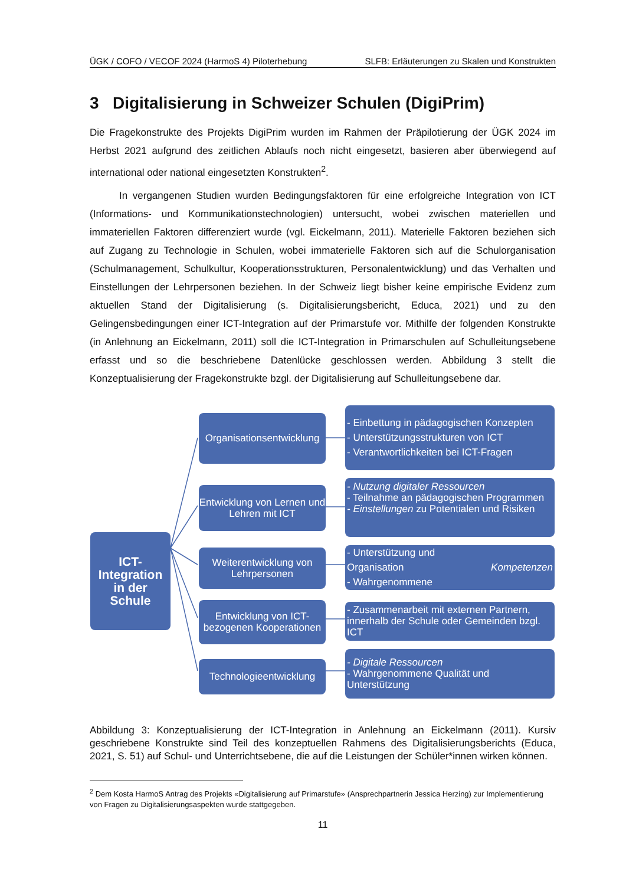ÜGK / COFO / VECOF 2024 (HarmoS 4) Piloterhebung SLFB: Erläuterungen zu Skalen und Konstrukten
3 Digitalisierung in Schweizer Schulen (DigiPrim)
Die Fragekonstrukte des Projekts DigiPrim wurden im Rahmen der Präpilotierung der ÜGK 2024 im Herbst 2021 aufgrund des zeitlichen Ablaufs noch nicht eingesetzt, basieren aber überwiegend auf international oder national eingesetzten Konstrukten<sup>2</sup>.
In vergangenen Studien wurden Bedingungsfaktoren für eine erfolgreiche Integration von ICT (Informations- und Kommunikationstechnologien) untersucht, wobei zwischen materiellen und immateriellen Faktoren differenziert wurde (vgl. Eickelmann, 2011). Materielle Faktoren beziehen sich auf Zugang zu Technologie in Schulen, wobei immaterielle Faktoren sich auf die Schulorganisation (Schulmanagement, Schulkultur, Kooperationsstrukturen, Personalentwicklung) und das Verhalten und Einstellungen der Lehrpersonen beziehen. In der Schweiz liegt bisher keine empirische Evidenz zum aktuellen Stand der Digitalisierung (s. Digitalisierungsbericht, Educa, 2021) und zu den Gelingensbedingungen einer ICT-Integration auf der Primarstufe vor. Mithilfe der folgenden Konstrukte (in Anlehnung an Eickelmann, 2011) soll die ICT-Integration in Primarschulen auf Schulleitungsebene erfasst und so die beschriebene Datenlücke geschlossen werden. Abbildung 3 stellt die Konzeptualisierung der Fragekonstrukte bzgl. der Digitalisierung auf Schulleitungsebene dar.
ICT-
Integration
in der
Schule
Organisationsentwicklung
Entwicklung von Lernen und Lehren mit ICT
Weiterentwicklung von Lehrpersonen
Entwicklung von ICT-bezogenen Kooperationen
Technologieentwicklung
- Einbettung in pädagogischen Konzepten
- Unterstützungsstrukturen von ICT
- Verantwortlichkeiten bei ICT-Fragen
- Nutzung digitaler Ressourcen
- Teilnahme an pädagogischen Programmen
- Einstellungen zu Potentialen und Risiken
- Unterstützung und Organisation
- Wahrgenommene Kompetenzen
- Zusammenarbeit mit externen Partnern, innerhalb der Schule oder Gemeinden bzgl. ICT
- Digitale Ressourcen
- Wahrgenommene Qualität und Unterstützung
Abbildung 3: Konzeptualisierung der ICT-Integration in Anlehnung an Eickelmann (2011). Kursiv geschriebene Konstrukte sind Teil des konzeptuellen Rahmens des Digitalisierungsberichts (Educa, 2021, S. 51) auf Schul- und Unterrichtsebene, die auf die Leistungen der Schüler*innen wirken können.
<sup>2</sup> Dem Kosta HarmoS Antrag des Projekts «Digitalisierung auf Primarstufe» (Ansprechpartnerin Jessica Herzing) zur Implementierung von Fragen zu Digitalisierungsaspekten wurde stattgegeben.
11